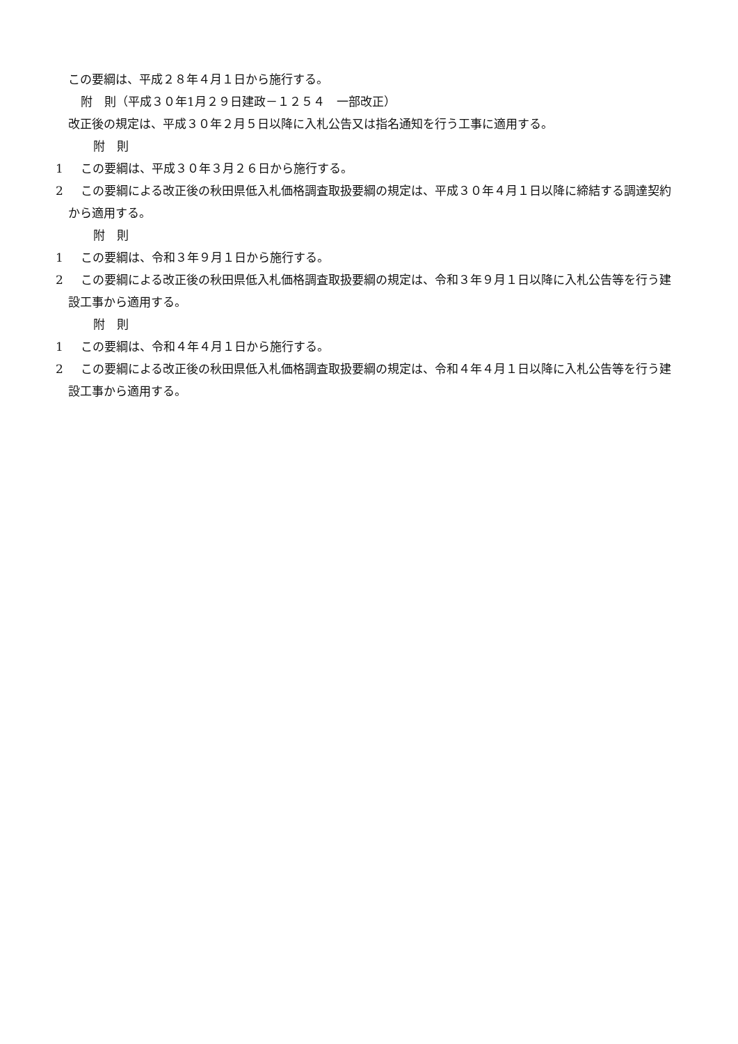この要綱は、平成２８年４月１日から施行する。
附　則（平成３０年1月２９日建政－１２５４　一部改正）
改正後の規定は、平成３０年２月５日以降に入札公告又は指名通知を行う工事に適用する。
附　則
1 この要綱は、平成３０年３月２６日から施行する。
2 この要綱による改正後の秋田県低入札価格調査取扱要綱の規定は、平成３０年４月１日以降に締結する調達契約から適用する。
附　則
1 この要綱は、令和３年９月１日から施行する。
2 この要綱による改正後の秋田県低入札価格調査取扱要綱の規定は、令和３年９月１日以降に入札公告等を行う建設工事から適用する。
附　則
1 この要綱は、令和４年４月１日から施行する。
2 この要綱による改正後の秋田県低入札価格調査取扱要綱の規定は、令和４年４月１日以降に入札公告等を行う建設工事から適用する。